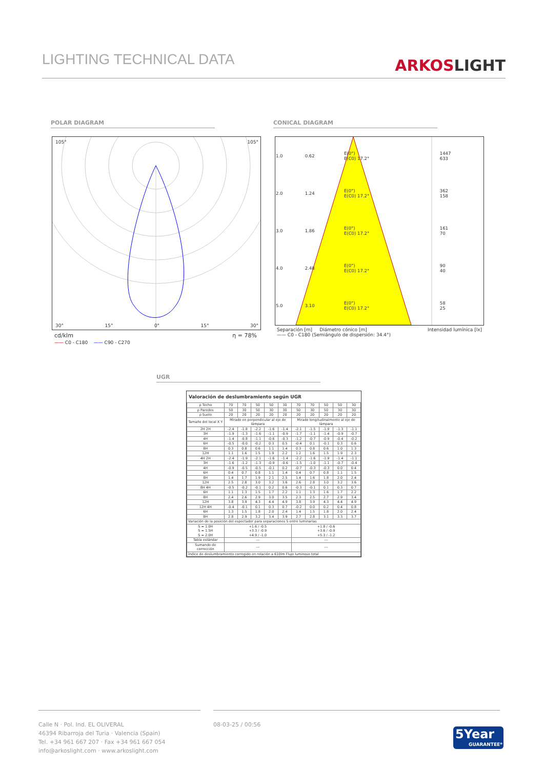LIGHTING TECHNICAL DATA
ARKOSLIGHT
POLAR DIAGRAM CONICAL DIAGRAM
105° 105°
30° 15° 0° 15° 30°
cd/klm η = 78%
—— C0 - C180 —— C90 - C270
| 1.0 | 0.62 | E(0°) E(C0) 17.2° | 1447 633 |
| 2.0 | 1.24 | E(0°) E(C0) 17.2° | 362 158 |
| 3.0 | 1.86 | E(0°) E(C0) 17.2° | 161 70 |
| 4.0 | 2.48 | E(0°) E(C0) 17.2° | 90 40 |
| 5.0 | 3.10 | E(0°) E(C0) 17.2° | 58 25 |
Separación [m] Diámetro cónico [m] Intensidad lumínica [lx]
—— C0 - C180 (Semiángulo de dispersión: 34.4°)
UGR
Valoración de deslumbramiento según UGR
| ρ Techo | 70 | 70 | 50 | 50 | 30 | 70 | 70 | 50 | 50 | 30 |
| ρ Paredes | 50 | 30 | 50 | 30 | 30 | 50 | 30 | 50 | 30 | 30 |
| ρ Suelo | 20 | 20 | 20 | 20 | 20 | 20 | 20 | 20 | 20 | 20 |
| Tamaño del local X Y | Mirado en perpendicular al eje de lámpara | | | | | Mirado longitudinalmente al eje de lámpara | | | | |
| 2H 2H | -2.4 | -1.8 | -2.2 | -1.6 | -1.4 | -2.1 | -1.5 | -1.9 | -1.3 | -1.1 |
| 3H | -1.9 | -1.3 | -1.6 | -1.1 | -0.9 | -1.7 | -1.1 | -1.4 | -0.9 | -0.7 |
| 4H | -1.4 | -0.8 | -1.1 | -0.6 | -0.3 | -1.2 | -0.7 | -0.9 | -0.4 | -0.2 |
| 6H | -0.5 | -0.0 | -0.2 | 0.3 | 0.5 | -0.4 | 0.1 | -0.1 | 0.3 | 0.6 |
| 8H | 0.3 | 0.8 | 0.6 | 1.1 | 1.4 | 0.3 | 0.8 | 0.6 | 1.0 | 1.3 |
| 12H | 1.1 | 1.6 | 1.5 | 1.9 | 2.2 | 1.2 | 1.6 | 1.5 | 1.9 | 2.3 |
| 4H 2H | -2.4 | -1.9 | -2.1 | -1.6 | -1.4 | -2.2 | -1.6 | -1.9 | -1.4 | -1.1 |
| 3H | -1.6 | -1.2 | -1.3 | -0.9 | -0.6 | -1.5 | -1.0 | -1.1 | -0.7 | -0.4 |
| 4H | -0.9 | -0.5 | -0.5 | -0.1 | 0.2 | -0.7 | -0.3 | -0.3 | 0.0 | 0.4 |
| 6H | 0.4 | 0.7 | 0.8 | 1.1 | 1.4 | 0.4 | 0.7 | 0.8 | 1.1 | 1.5 |
| 8H | 1.4 | 1.7 | 1.9 | 2.1 | 2.5 | 1.4 | 1.6 | 1.8 | 2.0 | 2.4 |
| 12H | 2.5 | 2.8 | 3.0 | 3.2 | 3.6 | 2.6 | 2.8 | 3.0 | 3.2 | 3.6 |
| 8H 4H | -0.5 | -0.2 | -0.1 | 0.2 | 0.6 | -0.3 | -0.1 | 0.1 | 0.3 | 0.7 |
| 6H | 1.1 | 1.3 | 1.5 | 1.7 | 2.2 | 1.1 | 1.3 | 1.6 | 1.7 | 2.2 |
| 8H | 2.4 | 2.6 | 2.9 | 3.0 | 3.5 | 2.3 | 2.5 | 2.7 | 2.9 | 3.4 |
| 12H | 3.8 | 3.9 | 4.3 | 4.4 | 4.9 | 3.8 | 3.9 | 4.3 | 4.4 | 4.9 |
| 12H 4H | -0.4 | -0.1 | 0.1 | 0.3 | 0.7 | -0.2 | 0.0 | 0.2 | 0.4 | 0.8 |
| 6H | 1.3 | 1.5 | 1.8 | 2.0 | 2.4 | 1.4 | 1.5 | 1.8 | 2.0 | 2.4 |
| 8H | 2.8 | 2.9 | 3.2 | 3.4 | 3.9 | 2.7 | 2.8 | 3.1 | 3.3 | 3.7 |
| Variación de la posición del espectador para separaciones S entre luminarias | | | | | | | | | | |
| S = 1.0H S = 1.5H S = 2.0H | +1.6 / -0.5 +3.3 / -0.9 +4.9 / -1.0 | | | | | +1.8 / -0.6 +3.6 / -0.9 +5.3 / -1.2 | | | | |
| Tabla estándar | --- | | | | | --- | | | | |
| Sumando de corrección | --- | | | | | --- | | | | |
| Índice de deslumbramiento corregido en relación a 610lm Flujo luminoso total | | | | | | | | | | |
Calle N · Pol. Ind. EL OLIVERAL
46394 Ribarroja del Turia · Valencia (Spain)
Tel. +34 961 667 207 · Fax +34 961 667 054
info@arkoslight.com · www.arkoslight.com
08-03-25 / 00:56
5Year
GUARANTEE*